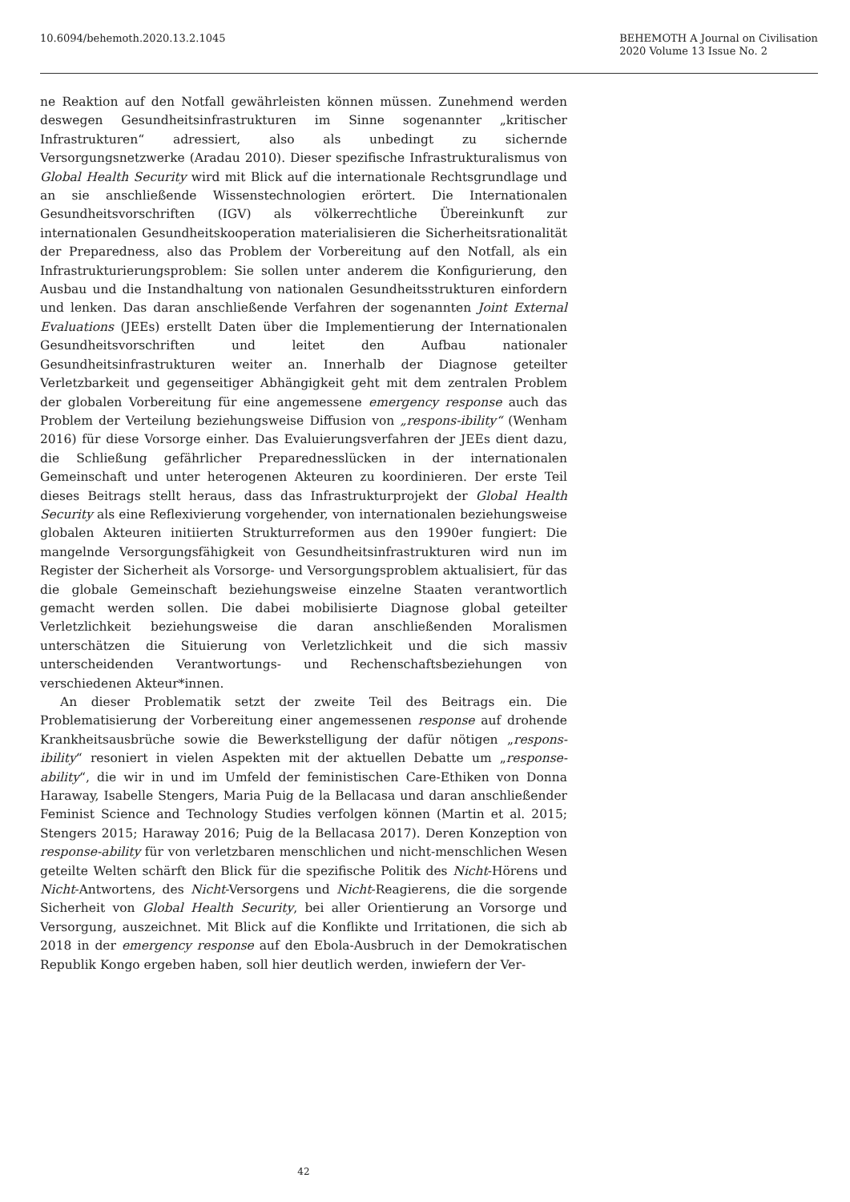10.6094/behemoth.2020.13.2.1045
BEHEMOTH A Journal on Civilisation
2020 Volume 13 Issue No. 2
ne Reaktion auf den Notfall gewährleisten können müssen. Zunehmend werden deswegen Gesundheitsinfrastrukturen im Sinne sogenannter „kritischer Infrastrukturen“ adressiert, also als unbedingt zu sichernde Versorgungsnetzwerke (Aradau 2010). Dieser spezifische Infrastrukturalismus von Global Health Security wird mit Blick auf die internationale Rechtsgrundlage und an sie anschließende Wissenstechnologien erörtert. Die Internationalen Gesundheitsvorschriften (IGV) als völkerrechtliche Übereinkunft zur internationalen Gesundheitskooperation materialisieren die Sicherheitsrationalität der Preparedness, also das Problem der Vorbereitung auf den Notfall, als ein Infrastrukturierungsproblem: Sie sollen unter anderem die Konfigurierung, den Ausbau und die Instandhaltung von nationalen Gesundheitsstrukturen einfordern und lenken. Das daran anschließende Verfahren der sogenannten Joint External Evaluations (JEEs) erstellt Daten über die Implementierung der Internationalen Gesundheitsvorschriften und leitet den Aufbau nationaler Gesundheitsinfrastrukturen weiter an. Innerhalb der Diagnose geteilter Verletzbarkeit und gegenseitiger Abhängigkeit geht mit dem zentralen Problem der globalen Vorbereitung für eine angemessene emergency response auch das Problem der Verteilung beziehungsweise Diffusion von „respons-ibility“ (Wenham 2016) für diese Vorsorge einher. Das Evaluierungsverfahren der JEEs dient dazu, die Schließung gefährlicher Preparednesslücken in der internationalen Gemeinschaft und unter heterogenen Akteuren zu koordinieren. Der erste Teil dieses Beitrags stellt heraus, dass das Infrastrukturprojekt der Global Health Security als eine Reflexivierung vorgehender, von internationalen beziehungsweise globalen Akteuren initiierten Strukturreformen aus den 1990er fungiert: Die mangelnde Versorgungsfähigkeit von Gesundheitsinfrastrukturen wird nun im Register der Sicherheit als Vorsorge- und Versorgungsproblem aktualisiert, für das die globale Gemeinschaft beziehungsweise einzelne Staaten verantwortlich gemacht werden sollen. Die dabei mobilisierte Diagnose global geteilter Verletzlichkeit beziehungsweise die daran anschließenden Moralismen unterschätzen die Situierung von Verletzlichkeit und die sich massiv unterscheidenden Verantwortungs- und Rechenschaftsbeziehungen von verschiedenen Akteur*innen.
An dieser Problematik setzt der zweite Teil des Beitrags ein. Die Problematisierung der Vorbereitung einer angemessenen response auf drohende Krankheitsausbrüche sowie die Bewerkstelligung der dafür nötigen „respons-ibility“ resoniert in vielen Aspekten mit der aktuellen Debatte um „response-ability“, die wir in und im Umfeld der feministischen Care-Ethiken von Donna Haraway, Isabelle Stengers, Maria Puig de la Bellacasa und daran anschließender Feminist Science and Technology Studies verfolgen können (Martin et al. 2015; Stengers 2015; Haraway 2016; Puig de la Bellacasa 2017). Deren Konzeption von response-ability für von verletzbaren menschlichen und nicht-menschlichen Wesen geteilte Welten schärft den Blick für die spezifische Politik des Nicht-Hörens und Nicht-Antwortens, des Nicht-Versorgens und Nicht-Reagierens, die die sorgende Sicherheit von Global Health Security, bei aller Orientierung an Vorsorge und Versorgung, auszeichnet. Mit Blick auf die Konflikte und Irritationen, die sich ab 2018 in der emergency response auf den Ebola-Ausbruch in der Demokratischen Republik Kongo ergeben haben, soll hier deutlich werden, inwiefern der Ver-
42